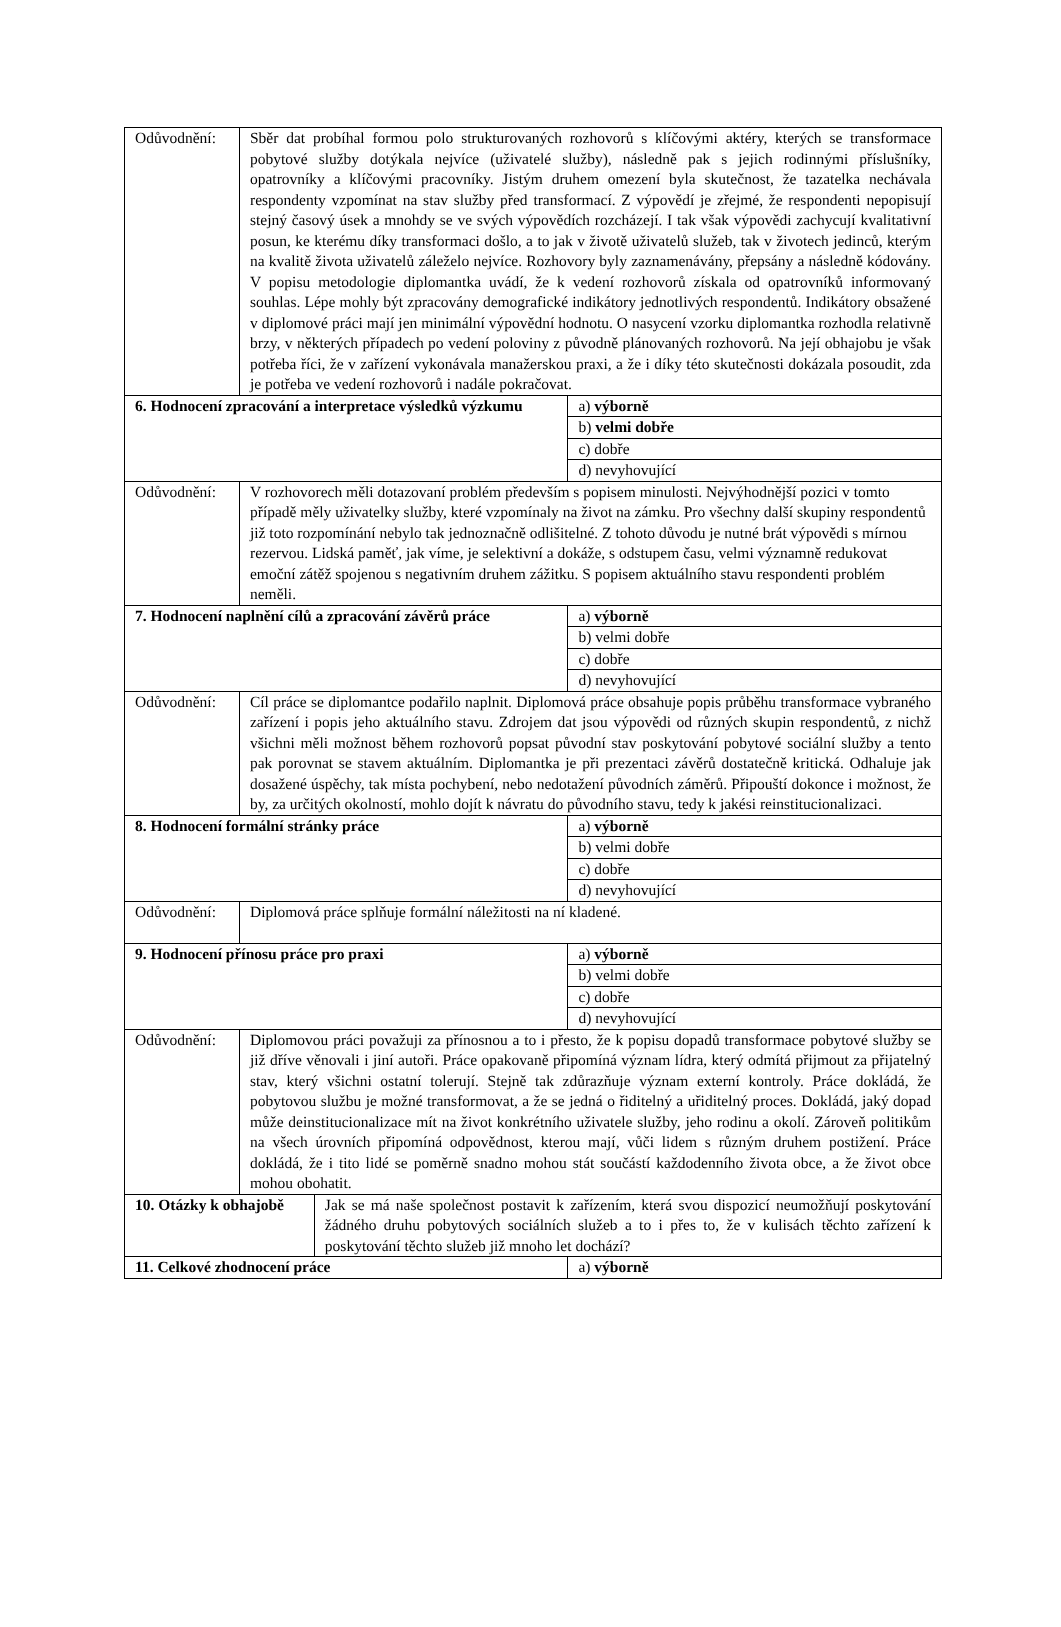| Odůvodnění: | Sběr dat probíhal formou polo strukturovaných rozhovorů s klíčovými aktéry, kterých se transformace pobytové služby dotýkala nejvíce (uživatelé služby), následně pak s jejich rodinnými příslušníky, opatrovníky a klíčovými pracovníky. Jistým druhem omezení byla skutečnost, že tazatelka nechávala respondenty vzpomínat na stav služby před transformací. Z výpovědí je zřejmé, že respondenti nepopisují stejný časový úsek a mnohdy se ve svých výpovědích rozcházejí. I tak však výpovědi zachycují kvalitativní posun, ke kterému díky transformaci došlo, a to jak v životě uživatelů služeb, tak v životech jedinců, kterým na kvalitě života uživatelů záleželo nejvíce. Rozhovory byly zaznamenávány, přepsány a následně kódovány. V popisu metodologie diplomantka uvádí, že k vedení rozhovorů získala od opatrovníků informovaný souhlas. Lépe mohly být zpracovány demografické indikátory jednotlivých respondentů. Indikátory obsažené v diplomové práci mají jen minimální výpovědní hodnotu. O nasycení vzorku diplomantka rozhodla relativně brzy, v některých případech po vedení poloviny z původně plánovaných rozhovorů. Na její obhajobu je však potřeba říci, že v zařízení vykonávala manažerskou praxi, a že i díky této skutečnosti dokázala posoudit, zda je potřeba ve vedení rozhovorů i nadále pokračovat. | | |
| 6. Hodnocení zpracování a interpretace výsledků výzkumu | | | a) výborně |
| | | | b) velmi dobře |
| | | | c) dobře |
| | | | d) nevyhovující |
| Odůvodnění: | V rozhovorech měli dotazovaní problém především s popisem minulosti. Nejvýhodnější pozici v tomto případě měly uživatelky služby, které vzpomínaly na život na zámku. Pro všechny další skupiny respondentů již toto rozpomínání nebylo tak jednoznačně odlišitelné. Z tohoto důvodu je nutné brát výpovědi s mírnou rezervou. Lidská paměť, jak víme, je selektivní a dokáže, s odstupem času, velmi významně redukovat emoční zátěž spojenou s negativním druhem zážitku. S popisem aktuálního stavu respondenti problém neměli. | | |
| 7. Hodnocení naplnění cílů a zpracování závěrů práce | | | a) výborně |
| | | | b) velmi dobře |
| | | | c) dobře |
| | | | d) nevyhovující |
| Odůvodnění: | Cíl práce se diplomantce podařilo naplnit. Diplomová práce obsahuje popis průběhu transformace vybraného zařízení i popis jeho aktuálního stavu. Zdrojem dat jsou výpovědi od různých skupin respondentů, z nichž všichni měli možnost během rozhovorů popsat původní stav poskytování pobytové sociální služby a tento pak porovnat se stavem aktuálním. Diplomantka je při prezentaci závěrů dostatečně kritická. Odhaluje jak dosažené úspěchy, tak místa pochybení, nebo nedotažení původních záměrů. Připouští dokonce i možnost, že by, za určitých okolností, mohlo dojít k návratu do původního stavu, tedy k jakési reinstitucionalizaci. | | |
| 8. Hodnocení formální stránky práce | | | a) výborně |
| | | | b) velmi dobře |
| | | | c) dobře |
| | | | d) nevyhovující |
| Odůvodnění: | Diplomová práce splňuje formální náležitosti na ní kladené. | | |
| 9. Hodnocení přínosu práce pro praxi | | | a) výborně |
| | | | b) velmi dobře |
| | | | c) dobře |
| | | | d) nevyhovující |
| Odůvodnění: | Diplomovou práci považuji za přínosnou a to i přesto, že k popisu dopadů transformace pobytové služby se již dříve věnovali i jiní autoři. Práce opakovaně připomíná význam lídra, který odmítá přijmout za přijatelný stav, který všichni ostatní tolerují. Stejně tak zdůrazňuje význam externí kontroly. Práce dokládá, že pobytovou službu je možné transformovat, a že se jedná o řiditelný a uřiditelný proces. Dokládá, jaký dopad může deinstitucionalizace mít na život konkrétního uživatele služby, jeho rodinu a okolí. Zároveň politikům na všech úrovních připomíná odpovědnost, kterou mají, vůči lidem s různým druhem postižení. Práce dokládá, že i tito lidé se poměrně snadno mohou stát součástí každodenního života obce, a že život obce mohou obohatit. | | |
| 10. Otázky k obhajobě | | Jak se má naše společnost postavit k zařízením, která svou dispozicí neumožňují poskytování žádného druhu pobytových sociálních služeb a to i přes to, že v kulisách těchto zařízení k poskytování těchto služeb již mnoho let dochází? | |
| 11. Celkové zhodnocení práce | | | a) výborně |